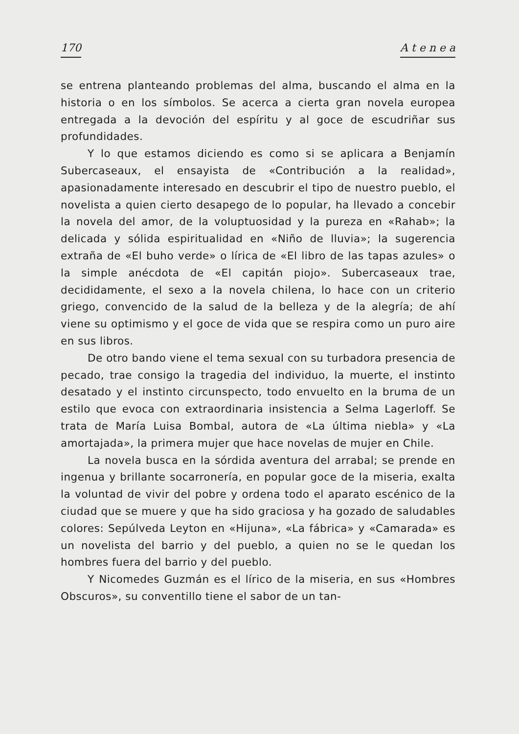170 A t e n e a
se entrena planteando problemas del alma, buscando el alma en la historia o en los símbolos. Se acerca a cierta gran novela europea entregada a la devoción del espíritu y al goce de escudriñar sus profundidades.
Y lo que estamos diciendo es como si se aplicara a Benjamín Subercaseaux, el ensayista de «Contribución a la realidad», apasionadamente interesado en descubrir el tipo de nuestro pueblo, el novelista a quien cierto desapego de lo popular, ha llevado a concebir la novela del amor, de la voluptuosidad y la pureza en «Rahab»; la delicada y sólida espiritualidad en «Niño de lluvia»; la sugerencia extraña de «El buho verde» o lírica de «El libro de las tapas azules» o la simple anécdota de «El capitán piojo». Subercaseaux trae, decididamente, el sexo a la novela chilena, lo hace con un criterio griego, convencido de la salud de la belleza y de la alegría; de ahí viene su optimismo y el goce de vida que se respira como un puro aire en sus libros.
De otro bando viene el tema sexual con su turbadora presencia de pecado, trae consigo la tragedia del individuo, la muerte, el instinto desatado y el instinto circunspecto, todo envuelto en la bruma de un estilo que evoca con extraordinaria insistencia a Selma Lagerloff. Se trata de María Luisa Bombal, autora de «La última niebla» y «La amortajada», la primera mujer que hace novelas de mujer en Chile.
La novela busca en la sórdida aventura del arrabal; se prende en ingenua y brillante socarronería, en popular goce de la miseria, exalta la voluntad de vivir del pobre y ordena todo el aparato escénico de la ciudad que se muere y que ha sido graciosa y ha gozado de saludables colores: Sepúlveda Leyton en «Hijuna», «La fábrica» y «Camarada» es un novelista del barrio y del pueblo, a quien no se le quedan los hombres fuera del barrio y del pueblo.
Y Nicomedes Guzmán es el lírico de la miseria, en sus «Hombres Obscuros», su conventillo tiene el sabor de un tan-